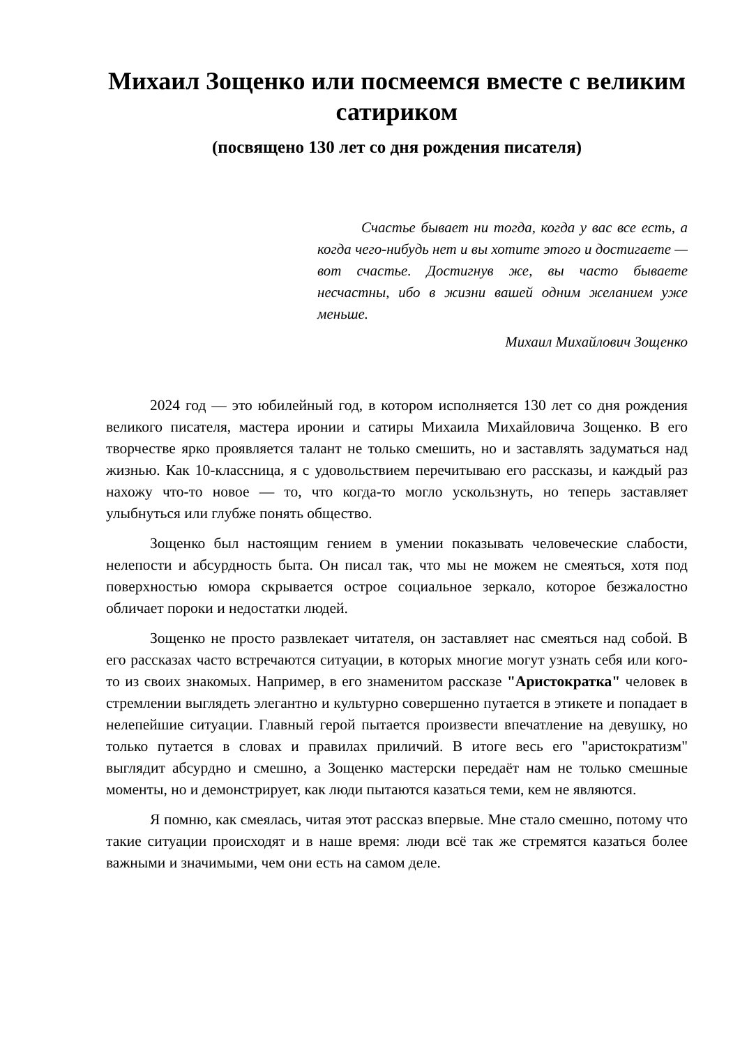Михаил Зощенко или посмеемся вместе с великим сатириком
(посвящено 130 лет со дня рождения писателя)
Счастье бывает ни тогда, когда у вас все есть, а когда чего-нибудь нет и вы хотите этого и достигаете — вот счастье. Достигнув же, вы часто бываете несчастны, ибо в жизни вашей одним желанием уже меньше.
Михаил Михайлович Зощенко
2024 год — это юбилейный год, в котором исполняется 130 лет со дня рождения великого писателя, мастера иронии и сатиры Михаила Михайловича Зощенко. В его творчестве ярко проявляется талант не только смешить, но и заставлять задуматься над жизнью. Как 10-классница, я с удовольствием перечитываю его рассказы, и каждый раз нахожу что-то новое — то, что когда-то могло ускользнуть, но теперь заставляет улыбнуться или глубже понять общество.
Зощенко был настоящим гением в умении показывать человеческие слабости, нелепости и абсурдность быта. Он писал так, что мы не можем не смеяться, хотя под поверхностью юмора скрывается острое социальное зеркало, которое безжалостно обличает пороки и недостатки людей.
Зощенко не просто развлекает читателя, он заставляет нас смеяться над собой. В его рассказах часто встречаются ситуации, в которых многие могут узнать себя или кого-то из своих знакомых. Например, в его знаменитом рассказе "Аристократка" человек в стремлении выглядеть элегантно и культурно совершенно путается в этикете и попадает в нелепейшие ситуации. Главный герой пытается произвести впечатление на девушку, но только путается в словах и правилах приличий. В итоге весь его "аристократизм" выглядит абсурдно и смешно, а Зощенко мастерски передаёт нам не только смешные моменты, но и демонстрирует, как люди пытаются казаться теми, кем не являются.
Я помню, как смеялась, читая этот рассказ впервые. Мне стало смешно, потому что такие ситуации происходят и в наше время: люди всё так же стремятся казаться более важными и значимыми, чем они есть на самом деле.